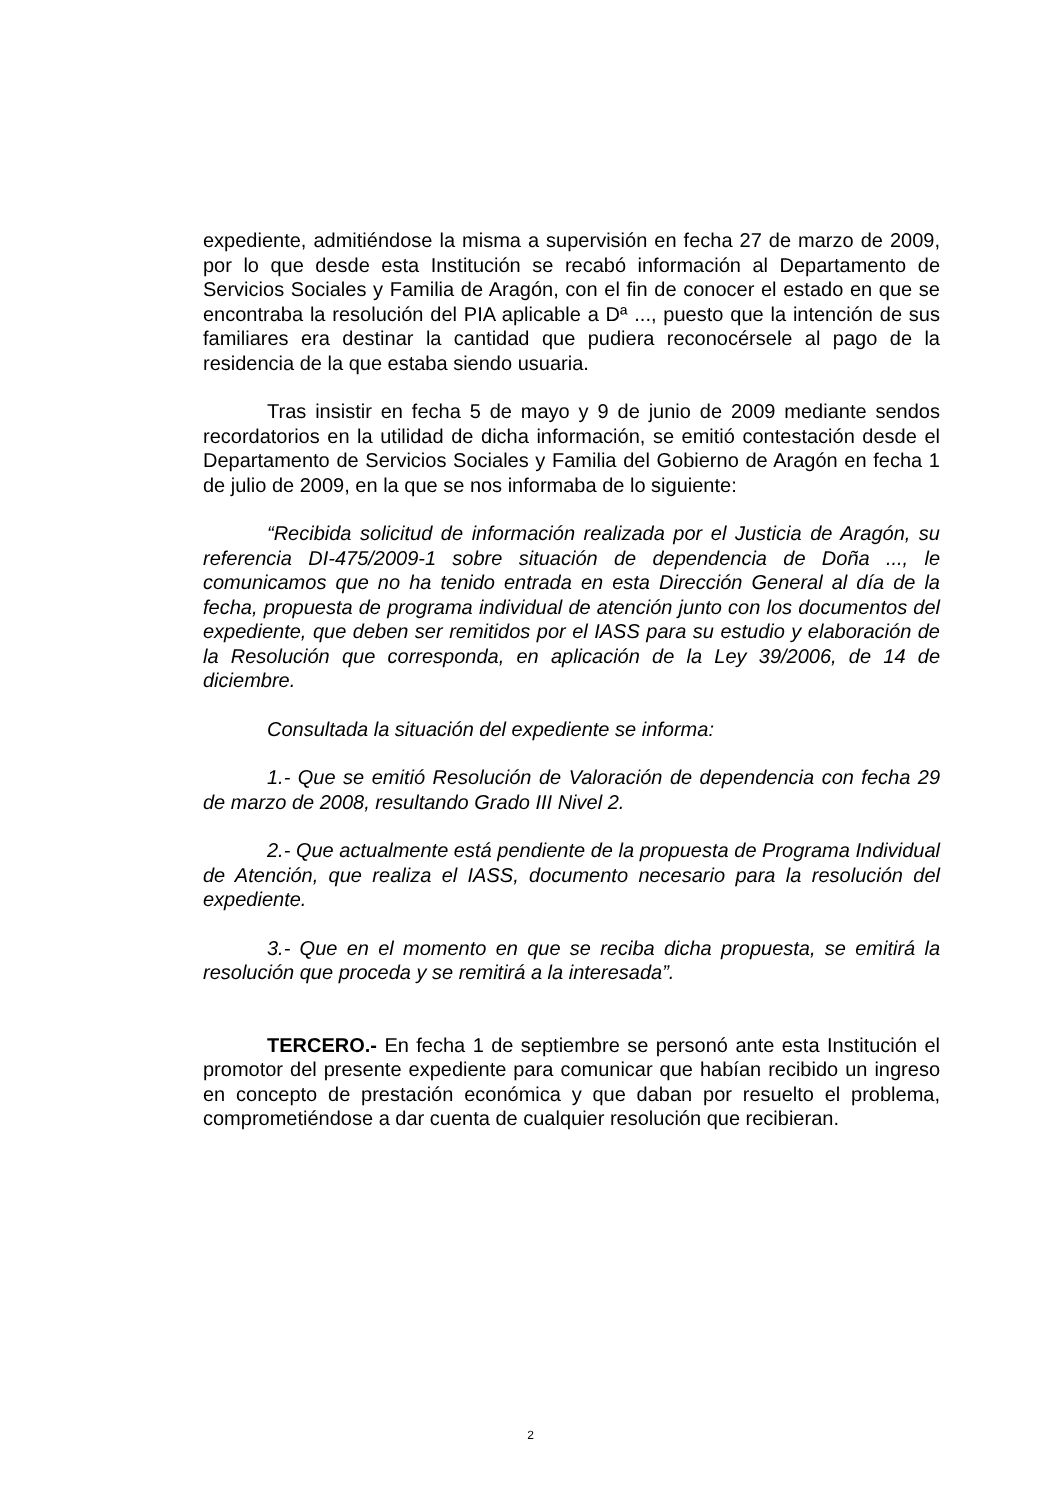expediente, admitiéndose la misma a supervisión en fecha 27 de marzo de 2009, por lo que desde esta Institución se recabó información al Departamento de Servicios Sociales y Familia de Aragón, con el fin de conocer el estado en que se encontraba la resolución del PIA aplicable a Dª ..., puesto que la intención de sus familiares era destinar la cantidad que pudiera reconocérsele al pago de la residencia de la que estaba siendo usuaria.
Tras insistir en fecha 5 de mayo y 9 de junio de 2009 mediante sendos recordatorios en la utilidad de dicha información, se emitió contestación desde el Departamento de Servicios Sociales y Familia del Gobierno de Aragón en fecha 1 de julio de 2009, en la que se nos informaba de lo siguiente:
“Recibida solicitud de información realizada por el Justicia de Aragón, su referencia DI-475/2009-1 sobre situación de dependencia de Doña ..., le comunicamos que no ha tenido entrada en esta Dirección General al día de la fecha, propuesta de programa individual de atención junto con los documentos del expediente, que deben ser remitidos por el IASS para su estudio y elaboración de la Resolución que corresponda, en aplicación de la Ley 39/2006, de 14 de diciembre.
Consultada la situación del expediente se informa:
1.- Que se emitió Resolución de Valoración de dependencia con fecha 29 de marzo de 2008, resultando Grado III Nivel 2.
2.- Que actualmente está pendiente de la propuesta de Programa Individual de Atención, que realiza el IASS, documento necesario para la resolución del expediente.
3.- Que en el momento en que se reciba dicha propuesta, se emitirá la resolución que proceda y se remitirá a la interesada”.
TERCERO.- En fecha 1 de septiembre se personó ante esta Institución el promotor del presente expediente para comunicar que habían recibido un ingreso en concepto de prestación económica y que daban por resuelto el problema, comprometiéndose a dar cuenta de cualquier resolución que recibieran.
2